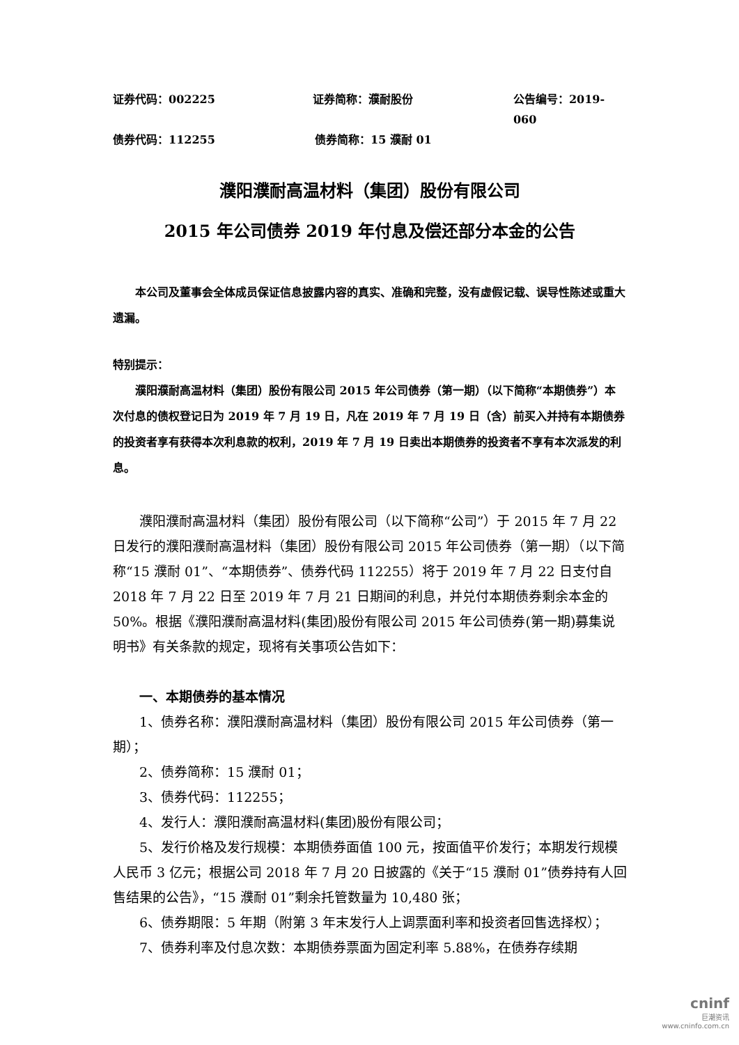证券代码：002225 证券简称：濮耐股份 公告编号：2019-060
债券代码：112255 债券简称：15 濮耐 01
濮阳濮耐高温材料（集团）股份有限公司
2015 年公司债券 2019 年付息及偿还部分本金的公告
本公司及董事会全体成员保证信息披露内容的真实、准确和完整，没有虚假记载、误导性陈述或重大遗漏。
特别提示：
濮阳濮耐高温材料（集团）股份有限公司 2015 年公司债券（第一期）（以下简称“本期债券”）本次付息的债权登记日为 2019 年 7 月 19 日，凡在 2019 年 7 月 19 日（含）前买入并持有本期债券的投资者享有获得本次利息款的权利，2019 年 7 月 19 日卖出本期债券的投资者不享有本次派发的利息。
濮阳濮耐高温材料（集团）股份有限公司（以下简称“公司”）于 2015 年 7 月 22 日发行的濮阳濮耐高温材料（集团）股份有限公司 2015 年公司债券（第一期）（以下简称“15 濮耐 01”、“本期债券”、债券代码 112255）将于 2019 年 7 月 22 日支付自 2018 年 7 月 22 日至 2019 年 7 月 21 日期间的利息，并兑付本期债券剩余本金的 50%。根据《濮阳濮耐高温材料(集团)股份有限公司 2015 年公司债券(第一期)募集说明书》有关条款的规定，现将有关事项公告如下：
一、本期债券的基本情况
1、债券名称：濮阳濮耐高温材料（集团）股份有限公司 2015 年公司债券（第一期）；
2、债券简称：15 濮耐 01；
3、债券代码：112255；
4、发行人：濮阳濮耐高温材料(集团)股份有限公司；
5、发行价格及发行规模：本期债券面值 100 元，按面值平价发行；本期发行规模人民币 3 亿元；根据公司 2018 年 7 月 20 日披露的《关于“15 濮耐 01”债券持有人回售结果的公告》，“15 濮耐 01”剩余托管数量为 10,480 张；
6、债券期限：5 年期（附第 3 年末发行人上调票面利率和投资者回售选择权）；
7、债券利率及付息次数：本期债券票面为固定利率 5.88%，在债券存续期
cninf
巨潮资讯
www.cninfo.com.cn